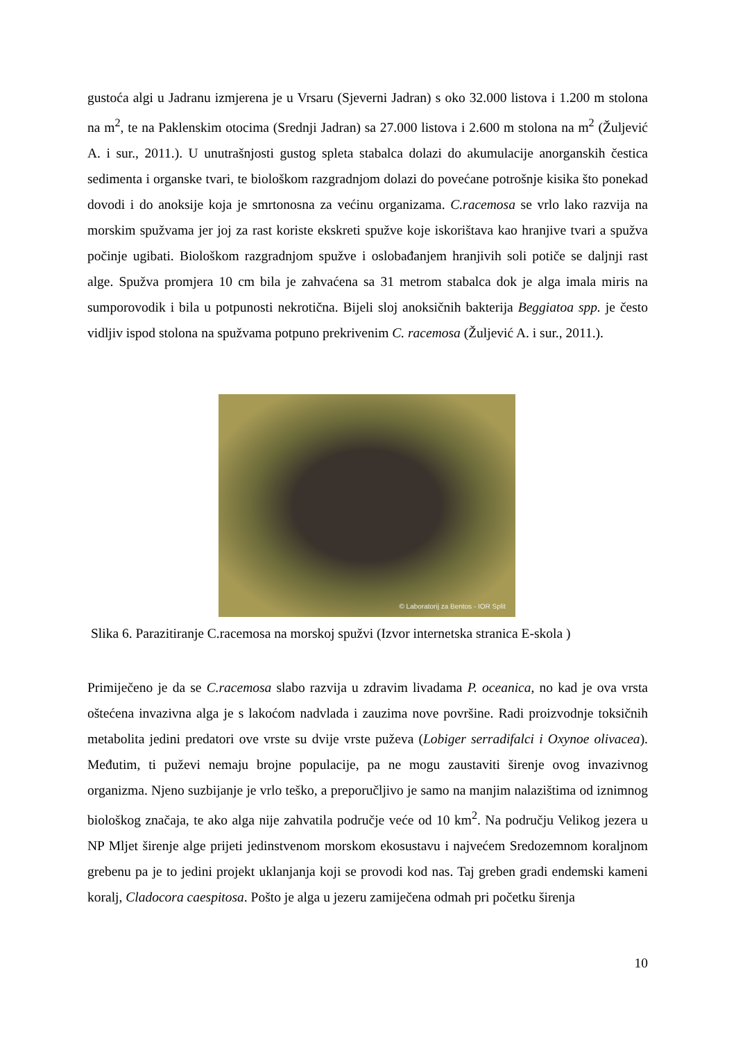gustoća algi u Jadranu izmjerena je u Vrsaru (Sjeverni Jadran) s oko 32.000 listova i 1.200 m stolona na m<sup>2</sup>, te na Paklenskim otocima (Srednji Jadran) sa 27.000 listova i 2.600 m stolona na m<sup>2</sup> (Žuljević A. i sur., 2011.). U unutrašnjosti gustog spleta stabalca dolazi do akumulacije anorganskih čestica sedimenta i organske tvari, te biološkom razgradnjom dolazi do povećane potrošnje kisika što ponekad dovodi i do anoksije koja je smrtonosna za većinu organizama. C.racemosa se vrlo lako razvija na morskim spužvama jer joj za rast koriste ekskreti spužve koje iskorištava kao hranjive tvari a spužva počinje ugibati. Biološkom razgradnjom spužve i oslobađanjem hranjivih soli potiče se daljnji rast alge. Spužva promjera 10 cm bila je zahvaćena sa 31 metrom stabalca dok je alga imala miris na sumporovodik i bila u potpunosti nekrotična. Bijeli sloj anoksičnih bakterija Beggiatoa spp. je često vidljiv ispod stolona na spužvama potpuno prekrivenim C. racemosa (Žuljević A. i sur., 2011.).
© Laboratorij za Bentos - IOR Split
Slika 6. Parazitiranje C.racemosa na morskoj spužvi (Izvor internetska stranica E-skola )
Primiječeno je da se C.racemosa slabo razvija u zdravim livadama P. oceanica, no kad je ova vrsta oštećena invazivna alga je s lakoćom nadvlada i zauzima nove površine. Radi proizvodnje toksičnih metabolita jedini predatori ove vrste su dvije vrste puževa (Lobiger serradifalci i Oxynoe olivacea). Međutim, ti puževi nemaju brojne populacije, pa ne mogu zaustaviti širenje ovog invazivnog organizma. Njeno suzbijanje je vrlo teško, a preporučljivo je samo na manjim nalazištima od iznimnog biološkog značaja, te ako alga nije zahvatila područje veće od 10 km<sup>2</sup>. Na području Velikog jezera u NP Mljet širenje alge prijeti jedinstvenom morskom ekosustavu i najvećem Sredozemnom koraljnom grebenu pa je to jedini projekt uklanjanja koji se provodi kod nas. Taj greben gradi endemski kameni koralj, Cladocora caespitosa. Pošto je alga u jezeru zamiječena odmah pri početku širenja
10